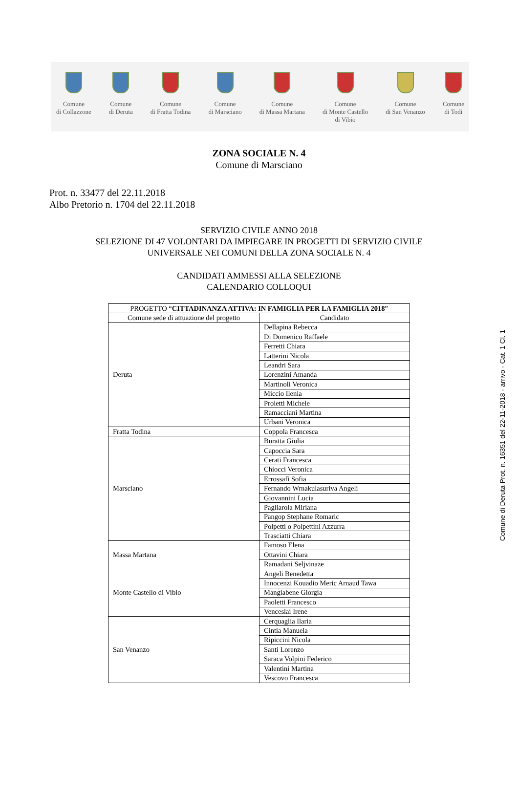Comune
di Collazzone
Comune
di Deruta
Comune
di Fratta Todina
Comune
di Marsciano
Comune
di Massa Martana
Comune
di Monte Castello
di Vibio
Comune
di San Venanzo
Comune
di Todi
ZONA SOCIALE N. 4
Comune di Marsciano
Prot. n. 33477 del 22.11.2018
Albo Pretorio n. 1704 del 22.11.2018
SERVIZIO CIVILE ANNO 2018
SELEZIONE DI 47 VOLONTARI DA IMPIEGARE IN PROGETTI DI SERVIZIO CIVILE
UNIVERSALE NEI COMUNI DELLA ZONA SOCIALE N. 4
CANDIDATI AMMESSI ALLA SELEZIONE
CALENDARIO COLLOQUI
| PROGETTO “ CITTADINANZA ATTIVA: IN FAMIGLIA PER LA FAMIGLIA 2018 ” | |
| --- | --- |
| Comune sede di attuazione del progetto | Candidato |
| Deruta | Dellapina Rebecca |
| | Di Domenico Raffaele |
| | Ferretti Chiara |
| | Latterini Nicola |
| | Leandri Sara |
| | Lorenzini Amanda |
| | Martinoli Veronica |
| | Miccio Ilenia |
| | Proietti Michele |
| | Ramacciani Martina |
| | Urbani Veronica |
| Fratta Todina | Coppola Francesca |
| Marsciano | Buratta Giulia |
| | Capoccia Sara |
| | Cerati Francesca |
| | Chiocci Veronica |
| | Errossafi Sofia |
| | Fernando Wrnakulasuriva Angeli |
| | Giovannini Lucia |
| | Pagliarola Miriana |
| | Pangop Stephane Romaric |
| | Polpetti o Polpettini Azzurra |
| | Trasciatti Chiara |
| Massa Martana | Famoso Elena |
| | Ottavini Chiara |
| | Ramadani Seljvinaze |
| Monte Castello di Vibio | Angeli Benedetta |
| | Innocenzi Kouadio Meric Arnaud Tawa |
| | Mangiabene Giorgia |
| | Paoletti Francesco |
| | Venceslai Irene |
| San Venanzo | Cerquaglia Ilaria |
| | Cintia Manuela |
| | Ripiccini Nicola |
| | Santi Lorenzo |
| | Saraca Volpini Federico |
| | Valentini Martina |
| | Vescovo Francesca |
Comune di Deruta Prot. n. 16351 del 22-11-2018 - arrivo - Cat. 1 Cl. 1